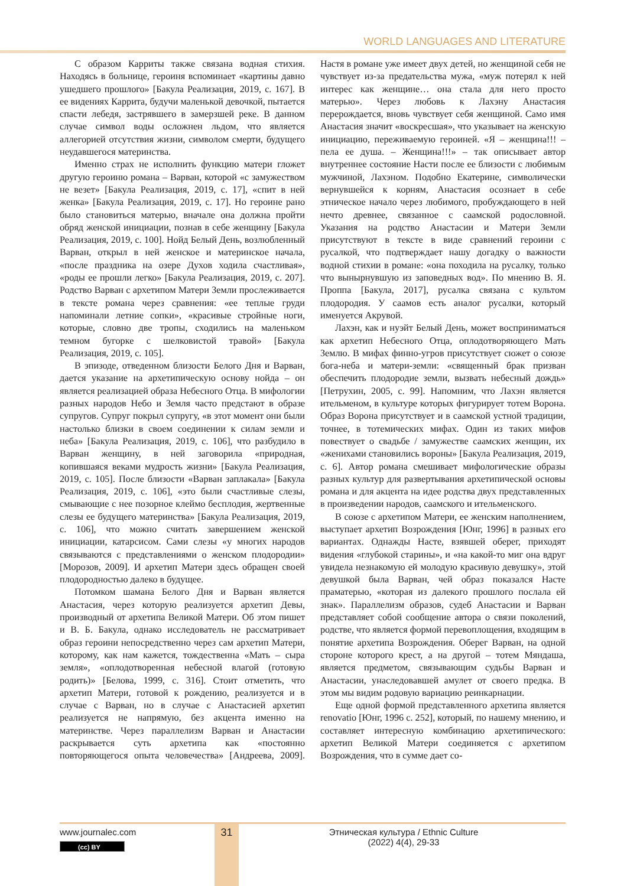WORLD LANGUAGES AND LITERATURE
С образом Карриты также связана водная стихия. Находясь в больнице, героиня вспоминает «картины давно ушедшего прошлого» [Бакула Реализация, 2019, с. 167]. В ее видениях Каррита, будучи маленькой девочкой, пытается спасти лебедя, застрявшего в замерзшей реке. В данном случае символ воды осложнен льдом, что является аллегорией отсутствия жизни, символом смерти, будущего неудавшегося материнства.
Именно страх не исполнить функцию матери гложет другую героиню романа – Варван, которой «с замужеством не везет» [Бакула Реализация, 2019, с. 17], «спит в ней женка» [Бакула Реализация, 2019, с. 17]. Но героине рано было становиться матерью, вначале она должна пройти обряд женской инициации, познав в себе женщину [Бакула Реализация, 2019, с. 100]. Нойд Белый День, возлюбленный Варван, открыл в ней женское и материнское начала, «после праздника на озере Духов ходила счастливая», «роды ее прошли легко» [Бакула Реализация, 2019, с. 207]. Родство Варван с архетипом Матери Земли прослеживается в тексте романа через сравнения: «ее теплые груди напоминали летние сопки», «красивые стройные ноги, которые, словно две тропы, сходились на маленьком темном бугорке с шелковистой травой» [Бакула Реализация, 2019, с. 105].
В эпизоде, отведенном близости Белого Дня и Варван, дается указание на архетипическую основу нойда – он является реализацией образа Небесного Отца. В мифологии разных народов Небо и Земля часто предстают в образе супругов. Супруг покрыл супругу, «в этот момент они были настолько близки в своем соединении к силам земли и неба» [Бакула Реализация, 2019, с. 106], что разбудило в Варван женщину, в ней заговорила «природная, копившаяся веками мудрость жизни» [Бакула Реализация, 2019, с. 105]. После близости «Варван заплакала» [Бакула Реализация, 2019, с. 106], «это были счастливые слезы, смывающие с нее позорное клеймо бесплодия, жертвенные слезы ее будущего материнства» [Бакула Реализация, 2019, с. 106], что можно считать завершением женской инициации, катарсисом. Сами слезы «у многих народов связываются с представлениями о женском плодородии» [Морозов, 2009]. И архетип Матери здесь обращен своей плодородностью далеко в будущее.
Потомком шамана Белого Дня и Варван является Анастасия, через которую реализуется архетип Девы, производный от архетипа Великой Матери. Об этом пишет и В. Б. Бакула, однако исследователь не рассматривает образ героини непосредственно через сам архетип Матери, которому, как нам кажется, тождественна «Мать – сыра земля», «оплодотворенная небесной влагой (готовую родить)» [Белова, 1999, с. 316]. Стоит отметить, что архетип Матери, готовой к рождению, реализуется и в случае с Варван, но в случае с Анастасией архетип реализуется не напрямую, без акцента именно на материнстве. Через параллелизм Варван и Анастасии раскрывается суть архетипа как «постоянно повторяющегося опыта человечества» [Андреева, 2009]. Настя в романе уже имеет двух детей, но женщиной себя не чувствует из-за предательства мужа, «муж потерял к ней интерес как женщине… она стала для него просто матерью». Через любовь к Лахэну Анастасия перерождается, вновь чувствует себя женщиной. Само имя Анастасия значит «воскресшая», что указывает на женскую инициацию, переживаемую героиней. «Я – женщина!!! – пела ее душа. – Женщина!!!» – так описывает автор внутреннее состояние Насти после ее близости с любимым мужчиной, Лахэном. Подобно Екатерине, символически вернувшейся к корням, Анастасия осознает в себе этническое начало через любимого, пробуждающего в ней нечто древнее, связанное с саамской родословной. Указания на родство Анастасии и Матери Земли присутствуют в тексте в виде сравнений героини с русалкой, что подтверждает нашу догадку о важности водной стихии в романе: «она походила на русалку, только что вынырнувшую из заповедных вод». По мнению В. Я. Проппа [Бакула, 2017], русалка связана с культом плодородия. У саамов есть аналог русалки, который именуется Акрувой.
Лахэн, как и нуэйт Белый День, может восприниматься как архетип Небесного Отца, оплодотворяющего Мать Землю. В мифах финно-угров присутствует сюжет о союзе бога-неба и матери-земли: «священный брак призван обеспечить плодородие земли, вызвать небесный дождь» [Петрухин, 2005, с. 99]. Напомним, что Лахэн является ительменом, в культуре которых фигурирует тотем Ворона. Образ Ворона присутствует и в саамской устной традиции, точнее, в тотемических мифах. Один из таких мифов повествует о свадьбе / замужестве саамских женщин, их «женихами становились вороны» [Бакула Реализация, 2019, с. 6]. Автор романа смешивает мифологические образы разных культур для развертывания архетипической основы романа и для акцента на идее родства двух представленных в произведении народов, саамского и ительменского.
В союзе с архетипом Матери, ее женским наполнением, выступает архетип Возрождения [Юнг, 1996] в разных его вариантах. Однажды Насте, взявшей оберег, приходят видения «глубокой старины», и «на какой-то миг она вдруг увидела незнакомую ей молодую красивую девушку», этой девушкой была Варван, чей образ показался Насте праматерью, «которая из далекого прошлого послала ей знак». Параллелизм образов, судеб Анастасии и Варван представляет собой сообщение автора о связи поколений, родстве, что является формой перевоплощения, входящим в понятие архетипа Возрождения. Оберег Варван, на одной стороне которого крест, а на другой – тотем Мяндаша, является предметом, связывающим судьбы Варван и Анастасии, унаследовавшей амулет от своего предка. В этом мы видим родовую вариацию реинкарнации.
Еще одной формой представленного архетипа является renovatio [Юнг, 1996 с. 252], который, по нашему мнению, и составляет интересную комбинацию архетипического: архетип Великой Матери соединяется с архетипом Возрождения, что в сумме дает со-
www.journalec.com
(cc) BY
31
Этническая культура / Ethnic Culture
(2022) 4(4), 29-33